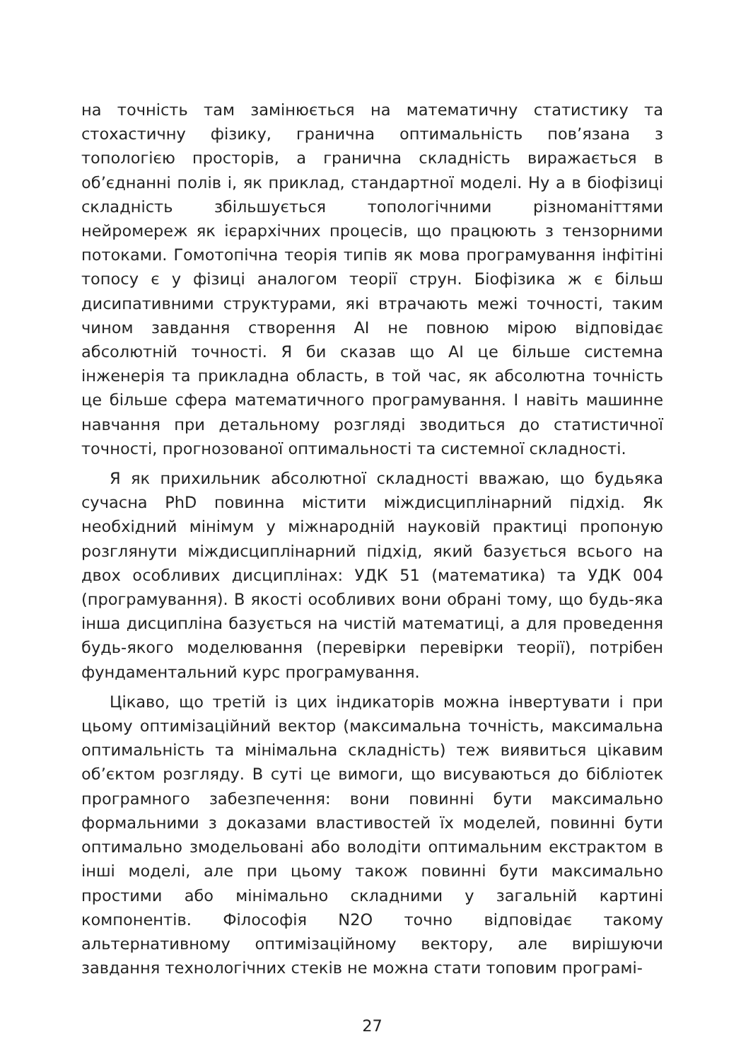на точність там замінюється на математичну статистику та стохастичну фізику, гранична оптимальність пов’язана з топологією просторів, а гранична складність виражається в об’єднанні полів і, як приклад, стандартної моделі. Ну а в біофізиці складність збільшується топологічними різноманіттями нейромереж як ієрархічних процесів, що працюють з тензорними потоками. Гомотопічна теорія типів як мова програмування інфітіні топосу є у фізиці аналогом теорії струн. Біофізика ж є більш дисипативними структурами, які втрачають межі точності, таким чином завдання створення AI не повною мірою відповідає абсолютній точності. Я би сказав що AI це більше системна інженерія та прикладна область, в той час, як абсолютна точність це більше сфера математичного програмування. І навіть машинне навчання при детальному розгляді зводиться до статистичної точності, прогнозованої оптимальності та системної складності.
Я як прихильник абсолютної складності вважаю, що будьяка сучасна PhD повинна містити міждисциплінарний підхід. Як необхідний мінімум у міжнародній науковій практиці пропоную розглянути міждисциплінарний підхід, який базується всього на двох особливих дисциплінах: УДК 51 (математика) та УДК 004 (програмування). В якості особливих вони обрані тому, що будь-яка інша дисципліна базується на чистій математиці, а для проведення будь-якого моделювання (перевірки перевірки теорії), потрібен фундаментальний курс програмування.
Цікаво, що третій із цих індикаторів можна інвертувати і при цьому оптимізаційний вектор (максимальна точність, максимальна оптимальність та мінімальна складність) теж виявиться цікавим об’єктом розгляду. В суті це вимоги, що висуваються до бібліотек програмного забезпечення: вони повинні бути максимально формальними з доказами властивостей їх моделей, повинні бути оптимально змодельовані або володіти оптимальним екстрактом в інші моделі, але при цьому також повинні бути максимально простими або мінімально складними у загальній картині компонентів. Філософія N2O точно відповідає такому альтернативному оптимізаційному вектору, але вирішуючи завдання технологічних стеків не можна стати топовим програмі-
27